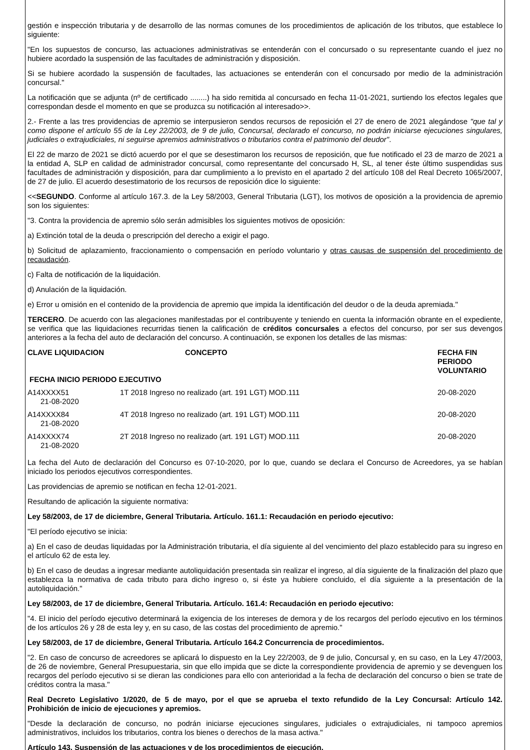gestión e inspección tributaria y de desarrollo de las normas comunes de los procedimientos de aplicación de los tributos, que establece lo siguiente:
"En los supuestos de concurso, las actuaciones administrativas se entenderán con el concursado o su representante cuando el juez no hubiere acordado la suspensión de las facultades de administración y disposición.
Si se hubiere acordado la suspensión de facultades, las actuaciones se entenderán con el concursado por medio de la administración concursal."
La notificación que se adjunta (nº de certificado ........) ha sido remitida al concursado en fecha 11-01-2021, surtiendo los efectos legales que correspondan desde el momento en que se produzca su notificación al interesado>>.
2.- Frente a las tres providencias de apremio se interpusieron sendos recursos de reposición el 27 de enero de 2021 alegándose "que tal y como dispone el artículo 55 de la Ley 22/2003, de 9 de julio, Concursal, declarado el concurso, no podrán iniciarse ejecuciones singulares, judiciales o extrajudiciales, ni seguirse apremios administrativos o tributarios contra el patrimonio del deudor".
El 22 de marzo de 2021 se dictó acuerdo por el que se desestimaron los recursos de reposición, que fue notificado el 23 de marzo de 2021 a la entidad A, SLP en calidad de administrador concursal, como representante del concursado H, SL, al tener éste último suspendidas sus facultades de administración y disposición, para dar cumplimiento a lo previsto en el apartado 2 del artículo 108 del Real Decreto 1065/2007, de 27 de julio. El acuerdo desestimatorio de los recursos de reposición dice lo siguiente:
<<SEGUNDO. Conforme al artículo 167.3. de la Ley 58/2003, General Tributaria (LGT), los motivos de oposición a la providencia de apremio son los siguientes:
"3. Contra la providencia de apremio sólo serán admisibles los siguientes motivos de oposición:
a) Extinción total de la deuda o prescripción del derecho a exigir el pago.
b) Solicitud de aplazamiento, fraccionamiento o compensación en período voluntario y otras causas de suspensión del procedimiento de recaudación.
c) Falta de notificación de la liquidación.
d) Anulación de la liquidación.
e) Error u omisión en el contenido de la providencia de apremio que impida la identificación del deudor o de la deuda apremiada."
TERCERO. De acuerdo con las alegaciones manifestadas por el contribuyente y teniendo en cuenta la información obrante en el expediente, se verifica que las liquidaciones recurridas tienen la calificación de créditos concursales a efectos del concurso, por ser sus devengos anteriores a la fecha del auto de declaración del concurso. A continuación, se exponen los detalles de las mismas:
| CLAVE LIQUIDACION | CONCEPTO | FECHA FIN PERIODO VOLUNTARIO |
| --- | --- | --- |
| FECHA INICIO PERIODO EJECUTIVO | | |
| A14XXXX51 | 1T 2018 Ingreso no realizado (art. 191 LGT) MOD.111 | 20-08-2020 |
| 21-08-2020 | | |
| A14XXXX84 | 4T 2018 Ingreso no realizado (art. 191 LGT) MOD.111 | 20-08-2020 |
| 21-08-2020 | | |
| A14XXXX74 | 2T 2018 Ingreso no realizado (art. 191 LGT) MOD.111 | 20-08-2020 |
| 21-08-2020 | | |
La fecha del Auto de declaración del Concurso es 07-10-2020, por lo que, cuando se declara el Concurso de Acreedores, ya se habían iniciado los periodos ejecutivos correspondientes.
Las providencias de apremio se notifican en fecha 12-01-2021.
Resultando de aplicación la siguiente normativa:
Ley 58/2003, de 17 de diciembre, General Tributaria. Artículo. 161.1: Recaudación en periodo ejecutivo:
"El período ejecutivo se inicia:
a) En el caso de deudas liquidadas por la Administración tributaria, el día siguiente al del vencimiento del plazo establecido para su ingreso en el artículo 62 de esta ley.
b) En el caso de deudas a ingresar mediante autoliquidación presentada sin realizar el ingreso, al día siguiente de la finalización del plazo que establezca la normativa de cada tributo para dicho ingreso o, si éste ya hubiere concluido, el día siguiente a la presentación de la autoliquidación."
Ley 58/2003, de 17 de diciembre, General Tributaria. Artículo. 161.4: Recaudación en periodo ejecutivo:
"4. El inicio del período ejecutivo determinará la exigencia de los intereses de demora y de los recargos del período ejecutivo en los términos de los artículos 26 y 28 de esta ley y, en su caso, de las costas del procedimiento de apremio."
Ley 58/2003, de 17 de diciembre, General Tributaria. Artículo 164.2 Concurrencia de procedimientos.
"2. En caso de concurso de acreedores se aplicará lo dispuesto en la Ley 22/2003, de 9 de julio, Concursal y, en su caso, en la Ley 47/2003, de 26 de noviembre, General Presupuestaria, sin que ello impida que se dicte la correspondiente providencia de apremio y se devenguen los recargos del período ejecutivo si se dieran las condiciones para ello con anterioridad a la fecha de declaración del concurso o bien se trate de créditos contra la masa."
Real Decreto Legislativo 1/2020, de 5 de mayo, por el que se aprueba el texto refundido de la Ley Concursal: Artículo 142. Prohibición de inicio de ejecuciones y apremios.
"Desde la declaración de concurso, no podrán iniciarse ejecuciones singulares, judiciales o extrajudiciales, ni tampoco apremios administrativos, incluidos los tributarios, contra los bienes o derechos de la masa activa."
Artículo 143. Suspensión de las actuaciones y de los procedimientos de ejecución.